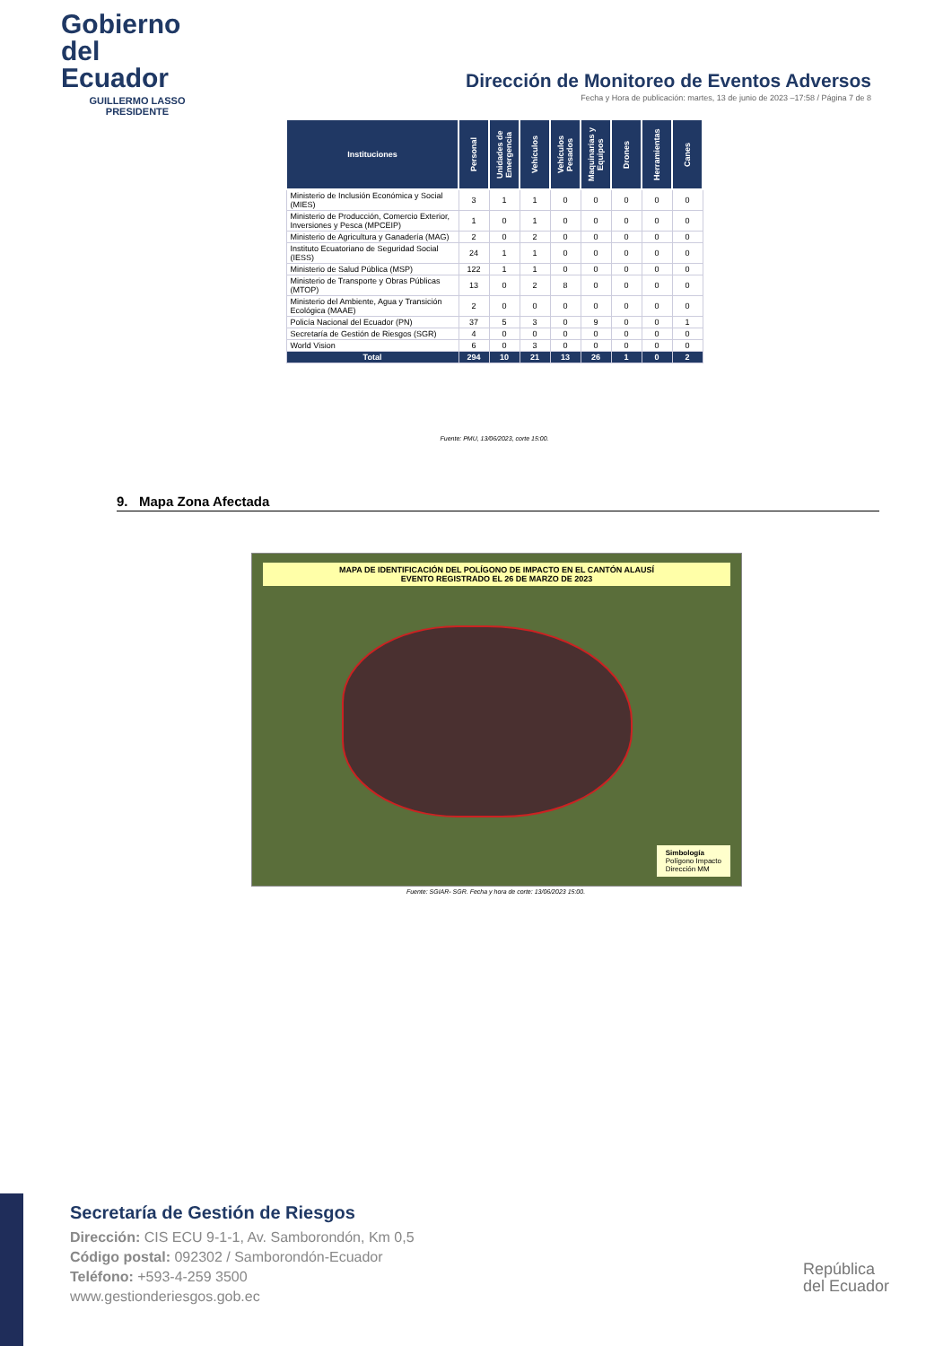Gobierno
del Ecuador
GUILLERMO LASSO
PRESIDENTE
Dirección de Monitoreo de Eventos Adversos
Fecha y Hora de publicación: martes, 13 de junio de 2023 –17:58 / Página 7 de 8
| Instituciones | Personal | Unidades de Emergencia | Vehículos | Vehículos Pesados | Maquinarias y Equipos | Drones | Herramientas | Canes |
| --- | --- | --- | --- | --- | --- | --- | --- | --- |
| Ministerio de Inclusión Económica y Social (MIES) | 3 | 1 | 1 | 0 | 0 | 0 | 0 | 0 |
| Ministerio de Producción, Comercio Exterior, Inversiones y Pesca (MPCEIP) | 1 | 0 | 1 | 0 | 0 | 0 | 0 | 0 |
| Ministerio de Agricultura y Ganadería (MAG) | 2 | 0 | 2 | 0 | 0 | 0 | 0 | 0 |
| Instituto Ecuatoriano de Seguridad Social (IESS) | 24 | 1 | 1 | 0 | 0 | 0 | 0 | 0 |
| Ministerio de Salud Pública (MSP) | 122 | 1 | 1 | 0 | 0 | 0 | 0 | 0 |
| Ministerio de Transporte y Obras Públicas (MTOP) | 13 | 0 | 2 | 8 | 0 | 0 | 0 | 0 |
| Ministerio del Ambiente, Agua y Transición Ecológica (MAAE) | 2 | 0 | 0 | 0 | 0 | 0 | 0 | 0 |
| Policía Nacional del Ecuador (PN) | 37 | 5 | 3 | 0 | 9 | 0 | 0 | 1 |
| Secretaría de Gestión de Riesgos (SGR) | 4 | 0 | 0 | 0 | 0 | 0 | 0 | 0 |
| World Vision | 6 | 0 | 3 | 0 | 0 | 0 | 0 | 0 |
| Total | 294 | 10 | 21 | 13 | 26 | 1 | 0 | 2 |
Fuente: PMU, 13/06/2023, corte 15:00.
9. Mapa Zona Afectada
MAPA DE IDENTIFICACIÓN DEL POLÍGONO DE IMPACTO EN EL CANTÓN ALAUSÍ
EVENTO REGISTRADO EL 26 DE MARZO DE 2023
Simbología
Polígono Impacto
Dirección MM
Fuente: SGIAR- SGR. Fecha y hora de corte: 13/06/2023 15:00.
Secretaría de Gestión de Riesgos
Dirección: CIS ECU 9-1-1, Av. Samborondón, Km 0,5
Código postal: 092302 / Samborondón-Ecuador
Teléfono: +593-4-259 3500
www.gestionderiesgos.gob.ec
República
del Ecuador